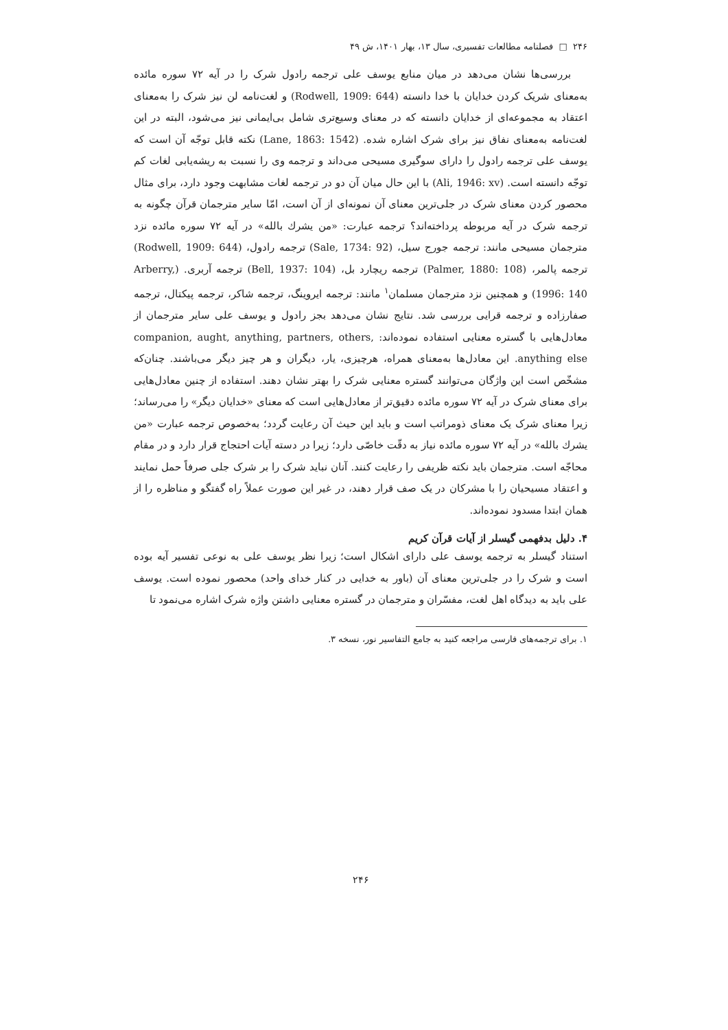۲۴۶ □ فصلنامه مطالعات تفسیری، سال ۱۳، بهار ۱۴۰۱، ش ۴۹
بررسی‌ها نشان می‌دهد در میان منابع یوسف علی ترجمه رادول شرک را در آیه ۷۲ سوره مائده به‌معنای شریک کردن خدایان با خدا دانسته (Rodwell, 1909: 644) و لغت‌نامه لن نیز شرک را به‌معنای اعتقاد به مجموعه‌ای از خدایان دانسته که در معنای وسیع‌تری شامل بی‌ایمانی نیز می‌شود، البته در این لغت‌نامه به‌معنای نفاق نیز برای شرک اشاره شده. (Lane, 1863: 1542) نکته قابل توجّه آن است که یوسف علی ترجمه رادول را دارای سوگیری مسیحی می‌داند و ترجمه وی را نسبت به ریشه‌یابی لغات کم توجّه دانسته است. (Ali, 1946: xv) با این حال میان آن دو در ترجمه لغات مشابهت وجود دارد، برای مثال محصور کردن معنای شرک در جلی‌ترین معنای آن نمونه‌ای از آن است، امّا سایر مترجمان قرآن چگونه به ترجمه شرک در آیه مربوطه پرداخته‌اند؟ ترجمه عبارت: «من یشرك بالله» در آیه ۷۲ سوره مائده نزد مترجمان مسیحی مانند: ترجمه جورج سیل، (Sale, 1734: 92) ترجمه رادول، (Rodwell, 1909: 644) ترجمه پالمر، (Palmer, 1880: 108) ترجمه ریچارد بل، (Bell, 1937: 104) ترجمه آربری. (Arberry, 1996: 140) و همچنین نزد مترجمان مسلمان<sup>۱</sup> مانند: ترجمه ایروینگ، ترجمه شاکر، ترجمه پیکتال، ترجمه صفارزاده و ترجمه قرایی بررسی شد. نتایج نشان می‌دهد بجز رادول و یوسف علی سایر مترجمان از معادل‌هایی با گستره معنایی استفاده نموده‌اند: companion, aught, anything, partners, others, anything else. این معادل‌ها به‌معنای همراه، هرچیزی، یار، دیگران و هر چیز دیگر می‌باشند. چنان‌که مشخّص است این واژگان می‌توانند گستره معنایی شرک را بهتر نشان دهند. استفاده از چنین معادل‌هایی برای معنای شرک در آیه ۷۲ سوره مائده دقیق‌تر از معادل‌هایی است که معنای «خدایان دیگر» را می‌رساند؛ زیرا معنای شرک یک معنای ذومراتب است و باید این حیث آن رعایت گردد؛ به‌خصوص ترجمه عبارت «من یشرك بالله» در آیه ۷۲ سوره مائده نیاز به دقّت خاصّی دارد؛ زیرا در دسته آیات احتجاج قرار دارد و در مقام محاجّه است. مترجمان باید نکته ظریفی را رعایت کنند. آنان نباید شرک را بر شرک جلی صرفاً حمل نمایند و اعتقاد مسیحیان را با مشرکان در یک صف قرار دهند، در غیر این صورت عملاً راه گفتگو و مناظره را از همان ابتدا مسدود نموده‌اند.
۴. دلیل بدفهمی گیسلر از آیات قرآن کریم
استناد گیسلر به ترجمه یوسف علی دارای اشکال است؛ زیرا نظر یوسف علی به نوعی تفسیر آیه بوده است و شرک را در جلی‌ترین معنای آن (باور به خدایی در کنار خدای واحد) محصور نموده است. یوسف علی باید به دیدگاه اهل لغت، مفسّران و مترجمان در گستره معنایی داشتن واژه شرک اشاره می‌نمود تا
۱. برای ترجمه‌های فارسی مراجعه کنید به جامع التفاسیر نور، نسخه ۳.
۲۴۶